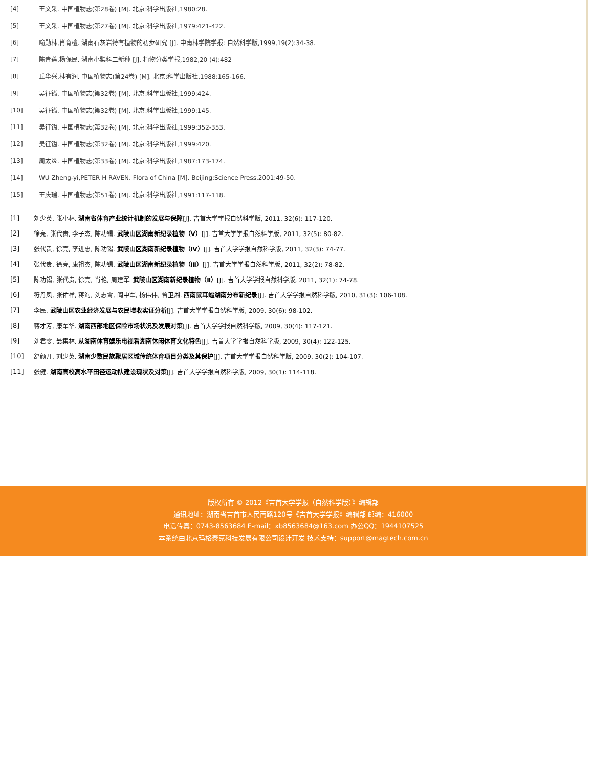| [4] | 王文采. 中国植物志(第28卷) [M]. 北京:科学出版社,1980:28. |
| [5] | 王文采. 中国植物志(第27卷) [M]. 北京:科学出版社,1979:421-422. |
| [6] | 喻勋林,肖育檀. 湖南石灰岩特有植物的初步研究 [J]. 中南林学院学报: 自然科学版,1999,19(2):34-38. |
| [7] | 陈青莲,杨保民. 湖南小檗科二新种 [J]. 植物分类学报,1982,20 (4):482 |
| [8] | 丘华兴,林有润. 中国植物志(第24卷) [M]. 北京:科学出版社,1988:165-166. |
| [9] | 吴征镒. 中国植物志(第32卷) [M]. 北京:科学出版社,1999:424. |
| [10] | 吴征镒. 中国植物志(第32卷) [M]. 北京:科学出版社,1999:145. |
| [11] | 吴征镒. 中国植物志(第32卷) [M]. 北京:科学出版社,1999:352-353. |
| [12] | 吴征镒. 中国植物志(第32卷) [M]. 北京:科学出版社,1999:420. |
| [13] | 周太炎. 中国植物志(第33卷) [M]. 北京:科学出版社,1987:173-174. |
| [14] | WU Zheng-yi,PETER H RAVEN. Flora of China [M]. Beijing:Science Press,2001:49-50. |
| [15] | 王庆瑞. 中国植物志(第51卷) [M]. 北京:科学出版社,1991:117-118. |
| [1] | 刘少英, 张小林. 湖南省体育产业统计机制的发展与保障 [J]. 吉首大学学报自然科学版, 2011, 32(6): 117-120. |
| [2] | 徐亮, 张代贵, 李子杰, 陈功锡. 武陵山区湖南新纪录植物（Ⅴ） [J]. 吉首大学学报自然科学版, 2011, 32(5): 80-82. |
| [3] | 张代贵, 徐亮, 李进忠, 陈功锡. 武陵山区湖南新纪录植物（Ⅳ） [J]. 吉首大学学报自然科学版, 2011, 32(3): 74-77. |
| [4] | 张代贵, 徐亮, 康祖杰, 陈功锡. 武陵山区湖南新纪录植物（Ⅲ） [J]. 吉首大学学报自然科学版, 2011, 32(2): 78-82. |
| [5] | 陈功锡, 张代贵, 徐亮, 肖艳, 周建军. 武陵山区湖南新纪录植物（Ⅱ） [J]. 吉首大学学报自然科学版, 2011, 32(1): 74-78. |
| [6] | 符丹凤, 张佑祥, 蒋洵, 刘志霄, 阎中军, 杨伟伟, 曾卫湘. 西南鼠耳蝠湖南分布新纪录 [J]. 吉首大学学报自然科学版, 2010, 31(3): 106-108. |
| [7] | 李民. 武陵山区农业经济发展与农民增收实证分析 [J]. 吉首大学学报自然科学版, 2009, 30(6): 98-102. |
| [8] | 蒋才芳, 康军华. 湖南西部地区保险市场状况及发展对策 [J]. 吉首大学学报自然科学版, 2009, 30(4): 117-121. |
| [9] | 刘君雯, 聂集林. 从湖南体育娱乐电视看湖南休闲体育文化特色 [J]. 吉首大学学报自然科学版, 2009, 30(4): 122-125. |
| [10] | 舒颜开, 刘少英. 湖南少数民族聚居区域传统体育项目分类及其保护 [J]. 吉首大学学报自然科学版, 2009, 30(2): 104-107. |
| [11] | 张健. 湖南高校高水平田径运动队建设现状及对策 [J]. 吉首大学学报自然科学版, 2009, 30(1): 114-118. |
版权所有 © 2012《吉首大学学报（自然科学版）》编辑部
通讯地址：湖南省吉首市人民南路120号《吉首大学学报》编辑部 邮编：416000
电话传真：0743-8563684 E-mail：xb8563684@163.com 办公QQ：1944107525
本系统由北京玛格泰克科技发展有限公司设计开发 技术支持：support@magtech.com.cn